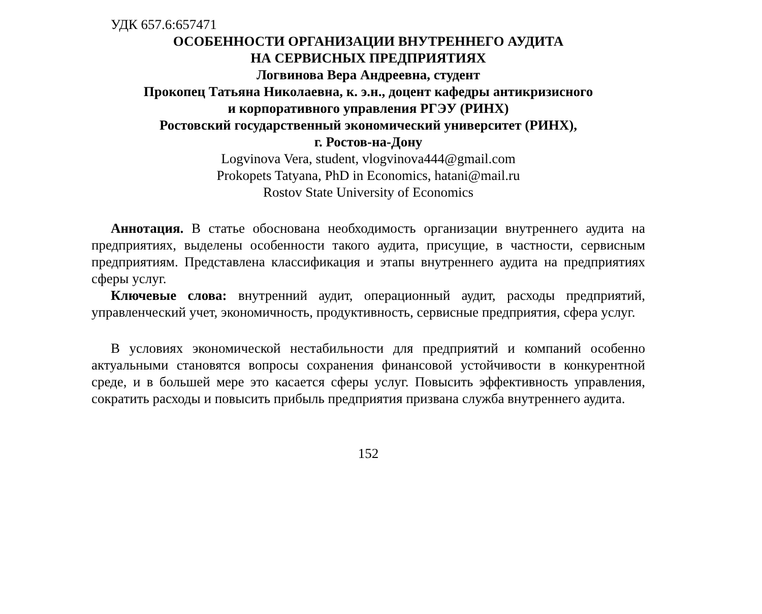УДК 657.6:657471
ОСОБЕННОСТИ ОРГАНИЗАЦИИ ВНУТРЕННЕГО АУДИТА
НА СЕРВИСНЫХ ПРЕДПРИЯТИЯХ
Логвинова Вера Андреевна, студент
Прокопец Татьяна Николаевна, к. э.н., доцент кафедры антикризисного
и корпоративного управления РГЭУ (РИНХ)
Ростовский государственный экономический университет (РИНХ),
г. Ростов-на-Дону
Logvinova Vera, student, vlogvinova444@gmail.com
Prokopets Tatyana, PhD in Economics, hatani@mail.ru
Rostov State University of Economics
Аннотация. В статье обоснована необходимость организации внутреннего аудита на предприятиях, выделены особенности такого аудита, присущие, в частности, сервисным предприятиям. Представлена классификация и этапы внутреннего аудита на предприятиях сферы услуг.
Ключевые слова: внутренний аудит, операционный аудит, расходы предприятий, управленческий учет, экономичность, продуктивность, сервисные предприятия, сфера услуг.
В условиях экономической нестабильности для предприятий и компаний особенно актуальными становятся вопросы сохранения финансовой устойчивости в конкурентной среде, и в большей мере это касается сферы услуг. Повысить эффективность управления, сократить расходы и повысить прибыль предприятия призвана служба внутреннего аудита.
152